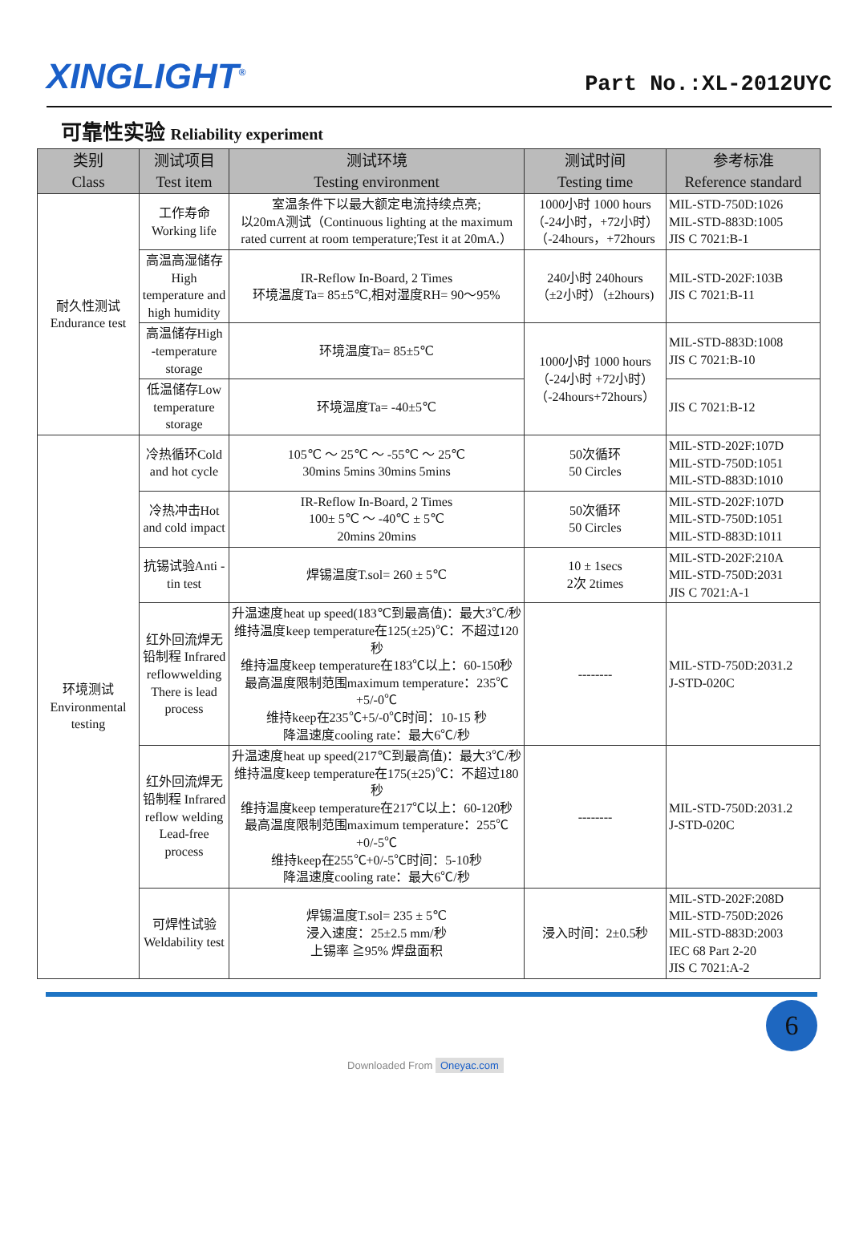XINGLIGHT<sup>®</sup>
Part No.:XL-2012UYC
可靠性实验 Reliability experiment
| 类别 Class | 测试项目 Test item | 测试环境 Testing environment | 测试时间 Testing time | 参考标准 Reference standard |
| --- | --- | --- | --- | --- |
| 耐久性测试 Endurance test | 工作寿命 Working life | 室温条件下以最大额定电流持续点亮; 以20mA测试（Continuous lighting at the maximum rated current at room temperature;Test it at 20mA.） | 1000小时 1000 hours （-24小时，+72小时） （-24hours，+72hours | MIL-STD-750D:1026 MIL-STD-883D:1005 JIS C 7021:B-1 |
| | 高温高湿储存 High temperature and high humidity | IR-Reflow In-Board, 2 Times 环境温度Ta= 85±5℃,相对湿度RH= 90～95% | 240小时 240hours （±2小时）（±2hours) | MIL-STD-202F:103B JIS C 7021:B-11 |
| | 高温储存High -temperature storage | 环境温度Ta= 85±5℃ | 1000小时 1000 hours （-24小时 +72小时） （-24hours+72hours） | MIL-STD-883D:1008 JIS C 7021:B-10 |
| | 低温储存Low temperature storage | 环境温度Ta= -40±5℃ | | JIS C 7021:B-12 |
| 环境测试 Environmental testing | 冷热循环Cold and hot cycle | 105℃ ～ 25℃ ～ -55℃ ～ 25℃ 30mins 5mins 30mins 5mins | 50次循环 50 Circles | MIL-STD-202F:107D MIL-STD-750D:1051 MIL-STD-883D:1010 |
| | 冷热冲击Hot and cold impact | IR-Reflow In-Board, 2 Times 100± 5℃ ～ -40℃ ± 5℃ 20mins 20mins | 50次循环 50 Circles | MIL-STD-202F:107D MIL-STD-750D:1051 MIL-STD-883D:1011 |
| | 抗锡试验Anti -tin test | 焊锡温度T.sol= 260 ± 5℃ | 10 ± 1secs 2次 2times | MIL-STD-202F:210A MIL-STD-750D:2031 JIS C 7021:A-1 |
| | 红外回流焊无铅制程 Infrared reflowwelding There is lead process | 升温速度heat up speed(183℃到最高值)：最大3℃/秒 维持温度keep temperature在125(±25)℃：不超过120秒 维持温度keep temperature在183℃以上：60-150秒 最高温度限制范围maximum temperature：235℃+5/-0℃ 维持keep在235℃+5/-0℃时间：10-15 秒 降温速度cooling rate：最大6℃/秒 | -------- | MIL-STD-750D:2031.2 J-STD-020C |
| | 红外回流焊无铅制程 Infrared reflow welding Lead-free process | 升温速度heat up speed(217℃到最高值)：最大3℃/秒 维持温度keep temperature在175(±25)℃：不超过180秒 维持温度keep temperature在217℃以上：60-120秒 最高温度限制范围maximum temperature：255℃+0/-5℃ 维持keep在255℃+0/-5℃时间：5-10秒 降温速度cooling rate：最大6℃/秒 | -------- | MIL-STD-750D:2031.2 J-STD-020C |
| | 可焊性试验 Weldability test | 焊锡温度T.sol= 235 ± 5℃ 浸入速度：25±2.5 mm/秒 上锡率 ≧95% 焊盘面积 | 浸入时间：2±0.5秒 | MIL-STD-202F:208D MIL-STD-750D:2026 MIL-STD-883D:2003 IEC 68 Part 2-20 JIS C 7021:A-2 |
6
Downloaded From Oneyac.com